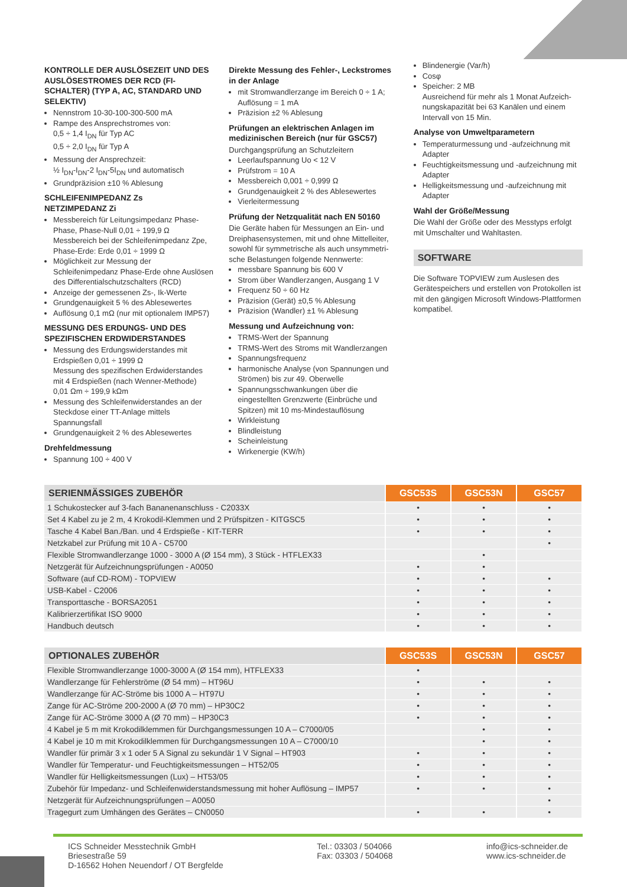KONTROLLE DER AUSLÖSEZEIT UND DES AUSLÖSESTROMES DER RCD (FI-SCHALTER) (TYP A, AC, STANDARD UND SELEKTIV)
Nennstrom 10-30-100-300-500 mA
Rampe des Ansprechstromes von:
0,5 ÷ 1,4 I<sub>DN</sub> für Typ AC
0,5 ÷ 2,0 I<sub>DN</sub> für Typ A
Messung der Ansprechzeit:
½ I<sub>DN</sub>-I<sub>DN</sub>-2 I<sub>DN</sub>-5I<sub>DN</sub> und automatisch
Grundpräzision ±10 % Ablesung
SCHLEIFENIMPEDANZ Zs
NETZIMPEDANZ Zi
Messbereich für Leitungsimpedanz Phase-Phase, Phase-Null 0,01 ÷ 199,9 Ω
Messbereich bei der Schleifenimpedanz Zpe, Phase-Erde: Erde 0,01 ÷ 1999 Ω
Möglichkeit zur Messung der Schleifenimpedanz Phase-Erde ohne Auslösen des Differentialschutzschalters (RCD)
Anzeige der gemessenen Zs-, Ik-Werte
Grundgenauigkeit 5 % des Ablesewertes
Auflösung 0,1 mΩ (nur mit optionalem IMP57)
MESSUNG DES ERDUNGS- UND DES SPEZIFISCHEN ERDWIDERSTANDES
Messung des Erdungswiderstandes mit Erdspießen 0,01 ÷ 1999 Ω
Messung des spezifischen Erdwiderstandes mit 4 Erdspießen (nach Wenner-Methode) 0,01 Ωm ÷ 199,9 kΩm
Messung des Schleifenwiderstandes an der Steckdose einer TT-Anlage mittels Spannungsfall
Grundgenauigkeit 2 % des Ablesewertes
Drehfeldmessung
Spannung 100 ÷ 400 V
Direkte Messung des Fehler-, Leckstromes in der Anlage
mit Stromwandlerzange im Bereich 0 ÷ 1 A; Auflösung = 1 mA
Präzision ±2 % Ablesung
Prüfungen an elektrischen Anlagen im medizinischen Bereich (nur für GSC57)
Durchgangsprüfung an Schutzleitern
Leerlaufspannung Uo < 12 V
Prüfstrom = 10 A
Messbereich 0,001 ÷ 0,999 Ω
Grundgenauigkeit 2 % des Ablesewertes
Vierleitermessung
Prüfung der Netzqualität nach EN 50160
Die Geräte haben für Messungen an Ein- und Dreiphasensystemen, mit und ohne Mittelleiter, sowohl für symmetrische als auch unsymmetri­sche Belastungen folgende Nennwerte:
messbare Spannung bis 600 V
Strom über Wandlerzangen, Ausgang 1 V
Frequenz 50 ÷ 60 Hz
Präzision (Gerät) ±0,5 % Ablesung
Präzision (Wandler) ±1 % Ablesung
Messung und Aufzeichnung von:
TRMS-Wert der Spannung
TRMS-Wert des Stroms mit Wandlerzangen
Spannungsfrequenz
harmonische Analyse (von Spannungen und Strömen) bis zur 49. Oberwelle
Spannungsschwankungen über die eingestellten Grenzwerte (Einbrüche und Spitzen) mit 10 ms-Mindestauflösung
Wirkleistung
Blindleistung
Scheinleistung
Wirkenergie (KW/h)
Blindenergie (Var/h)
Cosφ
Speicher: 2 MB
Ausreichend für mehr als 1 Monat Aufzeich­nungskapazität bei 63 Kanälen und einem Intervall von 15 Min.
Analyse von Umweltparametern
Temperaturmessung und -aufzeichnung mit Adapter
Feuchtigkeitsmessung und -aufzeichnung mit Adapter
Helligkeitsmessung und -aufzeichnung mit Adapter
Wahl der Größe/Messung
Die Wahl der Größe oder des Messtyps erfolgt mit Umschalter und Wahltasten.
SOFTWARE
Die Software TOPVIEW zum Auslesen des Gerätespeichers und erstellen von Protokollen ist mit den gängigen Microsoft Windows-Platt­formen kompatibel.
| SERIENMÄSSIGES ZUBEHÖR | GSC53S | GSC53N | GSC57 |
| --- | --- | --- | --- |
| 1 Schukostecker auf 3-fach Bananenanschluss - C2033X | • | • | • |
| Set 4 Kabel zu je 2 m, 4 Krokodil-Klemmen und 2 Prüfspitzen - KITGSC5 | • | • | • |
| Tasche 4 Kabel Ban./Ban. und 4 Erdspieße - KIT-TERR | • | • | • |
| Netzkabel zur Prüfung mit 10 A - C5700 | | | • |
| Flexible Stromwandlerzange 1000 - 3000 A (Ø 154 mm), 3 Stück - HTFLEX33 | | • | |
| Netzgerät für Aufzeichnungsprüfungen - A0050 | • | • | |
| Software (auf CD-ROM) - TOPVIEW | • | • | • |
| USB-Kabel - C2006 | • | • | • |
| Transporttasche - BORSA2051 | • | • | • |
| Kalibrierzertifikat ISO 9000 | • | • | • |
| Handbuch deutsch | • | • | • |
| OPTIONALES ZUBEHÖR | GSC53S | GSC53N | GSC57 |
| --- | --- | --- | --- |
| Flexible Stromwandlerzange 1000-3000 A (Ø 154 mm), HTFLEX33 | • | | |
| Wandlerzange für Fehlerströme (Ø 54 mm) – HT96U | • | • | • |
| Wandlerzange für AC-Ströme bis 1000 A – HT97U | • | • | • |
| Zange für AC-Ströme 200-2000 A (Ø 70 mm) – HP30C2 | • | • | • |
| Zange für AC-Ströme 3000 A (Ø 70 mm) – HP30C3 | • | • | • |
| 4 Kabel je 5 m mit Krokodilklemmen für Durchgangsmessungen 10 A – C7000/05 | | • | • |
| 4 Kabel je 10 m mit Krokodilklemmen für Durchgangsmessungen 10 A – C7000/10 | | • | • |
| Wandler für primär 3 x 1 oder 5 A Signal zu sekundär 1 V Signal – HT903 | • | • | • |
| Wandler für Temperatur- und Feuchtigkeitsmessungen – HT52/05 | • | • | • |
| Wandler für Helligkeitsmessungen (Lux) – HT53/05 | • | • | • |
| Zubehör für Impedanz- und Schleifenwiderstandsmessung mit hoher Auflösung – IMP57 | • | • | • |
| Netzgerät für Aufzeichnungsprüfungen – A0050 | | | • |
| Tragegurt zum Umhängen des Gerätes – CN0050 | • | • | • |
ICS Schneider Messtechnik GmbH
Briesestraße 59
D-16562 Hohen Neuendorf / OT Bergfelde
Tel.: 03303 / 504066
Fax: 03303 / 504068
info@ics-schneider.de
www.ics-schneider.de